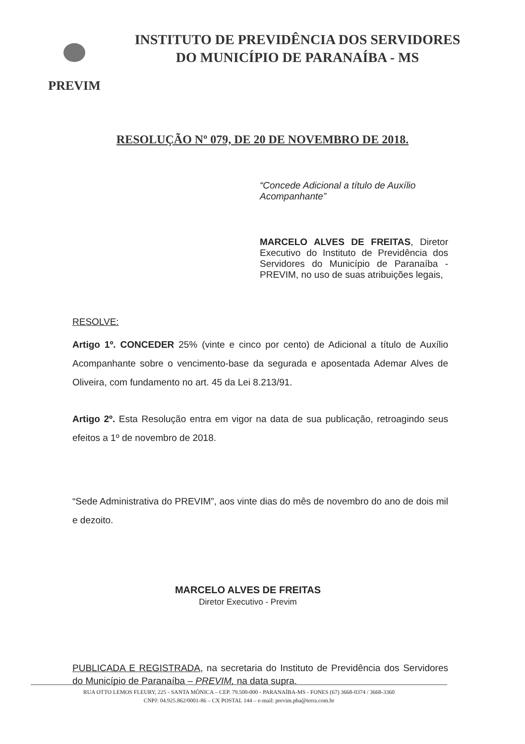PREVIM
INSTITUTO DE PREVIDÊNCIA DOS SERVIDORES
DO MUNICÍPIO DE PARANAÍBA - MS
RESOLUÇÃO Nº 079, DE 20 DE NOVEMBRO DE 2018.
“Concede Adicional a título de Auxílio Acompanhante”
MARCELO ALVES DE FREITAS, Diretor Executivo do Instituto de Previdência dos Servidores do Município de Paranaíba - PREVIM, no uso de suas atribuições legais,
RESOLVE:
Artigo 1º. CONCEDER 25% (vinte e cinco por cento) de Adicional a título de Auxílio Acompanhante sobre o vencimento-base da segurada e aposentada Ademar Alves de Oliveira, com fundamento no art. 45 da Lei 8.213/91.
Artigo 2º. Esta Resolução entra em vigor na data de sua publicação, retroagindo seus efeitos a 1º de novembro de 2018.
“Sede Administrativa do PREVIM”, aos vinte dias do mês de novembro do ano de dois mil e dezoito.
MARCELO ALVES DE FREITAS
Diretor Executivo - Previm
PUBLICADA E REGISTRADA, na secretaria do Instituto de Previdência dos Servidores do Município de Paranaíba – PREVIM, na data supra.
RUA OTTO LEMOS FLEURY, 225 - SANTA MÔNICA – CEP. 79.500-000 - PARANAÍBA-MS - FONES (67) 3668-0374 / 3668-3360
CNPJ: 04.925.862/0001-86 – CX POSTAL 144 – e-mail: previm.pba@terra.com.br